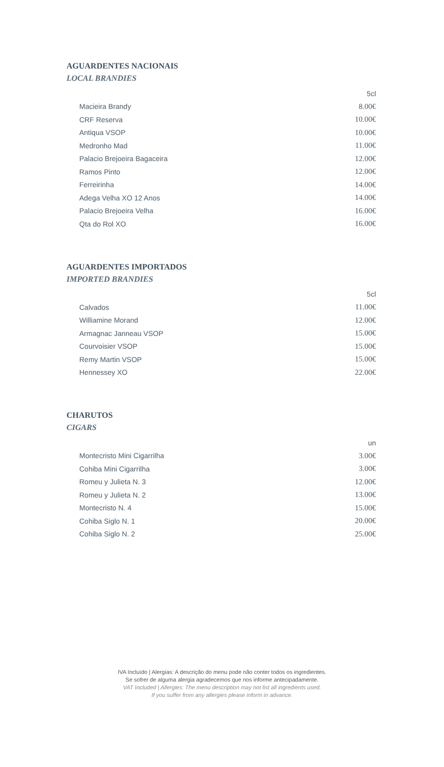AGUARDENTES NACIONAIS
LOCAL BRANDIES
| | 5cl |
| Macieira Brandy | 8.00€ |
| CRF Reserva | 10.00€ |
| Antiqua VSOP | 10.00€ |
| Medronho Mad | 11.00€ |
| Palacio Brejoeira Bagaceira | 12.00€ |
| Ramos Pinto | 12.00€ |
| Ferreirinha | 14.00€ |
| Adega Velha XO 12 Anos | 14.00€ |
| Palacio Brejoeira Velha | 16.00€ |
| Qta do Rol XO | 16.00€ |
AGUARDENTES IMPORTADOS
IMPORTED BRANDIES
| | 5cl |
| Calvados | 11.00€ |
| Williamine Morand | 12.00€ |
| Armagnac Janneau VSOP | 15.00€ |
| Courvoisier VSOP | 15.00€ |
| Remy Martin VSOP | 15.00€ |
| Hennessey XO | 22.00€ |
CHARUTOS
CIGARS
| | un |
| Montecristo Mini Cigarrilha | 3.00€ |
| Cohiba Mini Cigarrilha | 3.00€ |
| Romeu y Julieta N. 3 | 12.00€ |
| Romeu y Julieta N. 2 | 13.00€ |
| Montecristo N. 4 | 15.00€ |
| Cohiba Siglo N. 1 | 20.00€ |
| Cohiba Siglo N. 2 | 25.00€ |
IVA Incluído | Alergias: A descrição do menu pode não conter todos os ingredientes.
Se sofrer de alguma alergia agradecemos que nos informe antecipadamente.
VAT Included | Allergies: The menu description may not list all ingredients used.
If you suffer from any allergies please inform in advance.